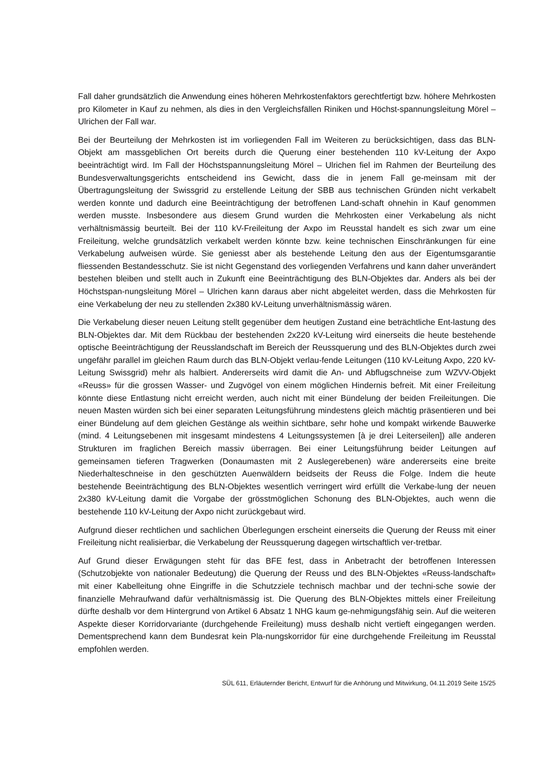Fall daher grundsätzlich die Anwendung eines höheren Mehrkostenfaktors gerechtfertigt bzw. höhere Mehrkosten pro Kilometer in Kauf zu nehmen, als dies in den Vergleichsfällen Riniken und Höchst-spannungsleitung Mörel – Ulrichen der Fall war.
Bei der Beurteilung der Mehrkosten ist im vorliegenden Fall im Weiteren zu berücksichtigen, dass das BLN-Objekt am massgeblichen Ort bereits durch die Querung einer bestehenden 110 kV-Leitung der Axpo beeinträchtigt wird. Im Fall der Höchstspannungsleitung Mörel – Ulrichen fiel im Rahmen der Beurteilung des Bundesverwaltungsgerichts entscheidend ins Gewicht, dass die in jenem Fall ge-meinsam mit der Übertragungsleitung der Swissgrid zu erstellende Leitung der SBB aus technischen Gründen nicht verkabelt werden konnte und dadurch eine Beeinträchtigung der betroffenen Land-schaft ohnehin in Kauf genommen werden musste. Insbesondere aus diesem Grund wurden die Mehrkosten einer Verkabelung als nicht verhältnismässig beurteilt. Bei der 110 kV-Freileitung der Axpo im Reusstal handelt es sich zwar um eine Freileitung, welche grundsätzlich verkabelt werden könnte bzw. keine technischen Einschränkungen für eine Verkabelung aufweisen würde. Sie geniesst aber als bestehende Leitung den aus der Eigentumsgarantie fliessenden Bestandesschutz. Sie ist nicht Gegenstand des vorliegenden Verfahrens und kann daher unverändert bestehen bleiben und stellt auch in Zukunft eine Beeinträchtigung des BLN-Objektes dar. Anders als bei der Höchstspan-nungsleitung Mörel – Ulrichen kann daraus aber nicht abgeleitet werden, dass die Mehrkosten für eine Verkabelung der neu zu stellenden 2x380 kV-Leitung unverhältnismässig wären.
Die Verkabelung dieser neuen Leitung stellt gegenüber dem heutigen Zustand eine beträchtliche Ent-lastung des BLN-Objektes dar. Mit dem Rückbau der bestehenden 2x220 kV-Leitung wird einerseits die heute bestehende optische Beeinträchtigung der Reusslandschaft im Bereich der Reussquerung und des BLN-Objektes durch zwei ungefähr parallel im gleichen Raum durch das BLN-Objekt verlau-fende Leitungen (110 kV-Leitung Axpo, 220 kV-Leitung Swissgrid) mehr als halbiert. Andererseits wird damit die An- und Abflugschneise zum WZVV-Objekt «Reuss» für die grossen Wasser- und Zugvögel von einem möglichen Hindernis befreit. Mit einer Freileitung könnte diese Entlastung nicht erreicht werden, auch nicht mit einer Bündelung der beiden Freileitungen. Die neuen Masten würden sich bei einer separaten Leitungsführung mindestens gleich mächtig präsentieren und bei einer Bündelung auf dem gleichen Gestänge als weithin sichtbare, sehr hohe und kompakt wirkende Bauwerke (mind. 4 Leitungsebenen mit insgesamt mindestens 4 Leitungssystemen [à je drei Leiterseilen]) alle anderen Strukturen im fraglichen Bereich massiv überragen. Bei einer Leitungsführung beider Leitungen auf gemeinsamen tieferen Tragwerken (Donaumasten mit 2 Auslegerebenen) wäre andererseits eine breite Niederhalteschneise in den geschützten Auenwäldern beidseits der Reuss die Folge. Indem die heute bestehende Beeinträchtigung des BLN-Objektes wesentlich verringert wird erfüllt die Verkabe-lung der neuen 2x380 kV-Leitung damit die Vorgabe der grösstmöglichen Schonung des BLN-Objektes, auch wenn die bestehende 110 kV-Leitung der Axpo nicht zurückgebaut wird.
Aufgrund dieser rechtlichen und sachlichen Überlegungen erscheint einerseits die Querung der Reuss mit einer Freileitung nicht realisierbar, die Verkabelung der Reussquerung dagegen wirtschaftlich ver-tretbar.
Auf Grund dieser Erwägungen steht für das BFE fest, dass in Anbetracht der betroffenen Interessen (Schutzobjekte von nationaler Bedeutung) die Querung der Reuss und des BLN-Objektes «Reuss-landschaft» mit einer Kabelleitung ohne Eingriffe in die Schutzziele technisch machbar und der techni-sche sowie der finanzielle Mehraufwand dafür verhältnismässig ist. Die Querung des BLN-Objektes mittels einer Freileitung dürfte deshalb vor dem Hintergrund von Artikel 6 Absatz 1 NHG kaum ge-nehmigungsfähig sein. Auf die weiteren Aspekte dieser Korridorvariante (durchgehende Freileitung) muss deshalb nicht vertieft eingegangen werden. Dementsprechend kann dem Bundesrat kein Pla-nungskorridor für eine durchgehende Freileitung im Reusstal empfohlen werden.
SÜL 611, Erläuternder Bericht, Entwurf für die Anhörung und Mitwirkung, 04.11.2019 Seite 15/25